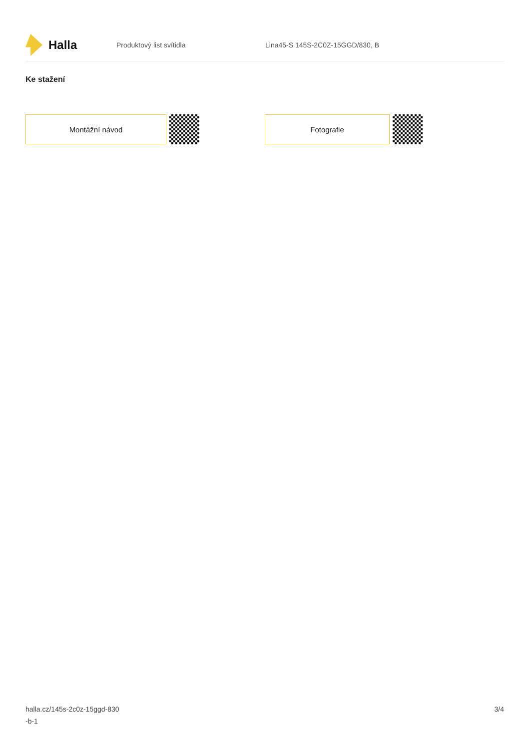Halla
Produktový list svítidla
Lina45-S 145S-2C0Z-15GGD/830, B
Ke stažení
Montážní návod Fotografie
halla.cz/145s-2c0z-15ggd-830
-b-1
3/4